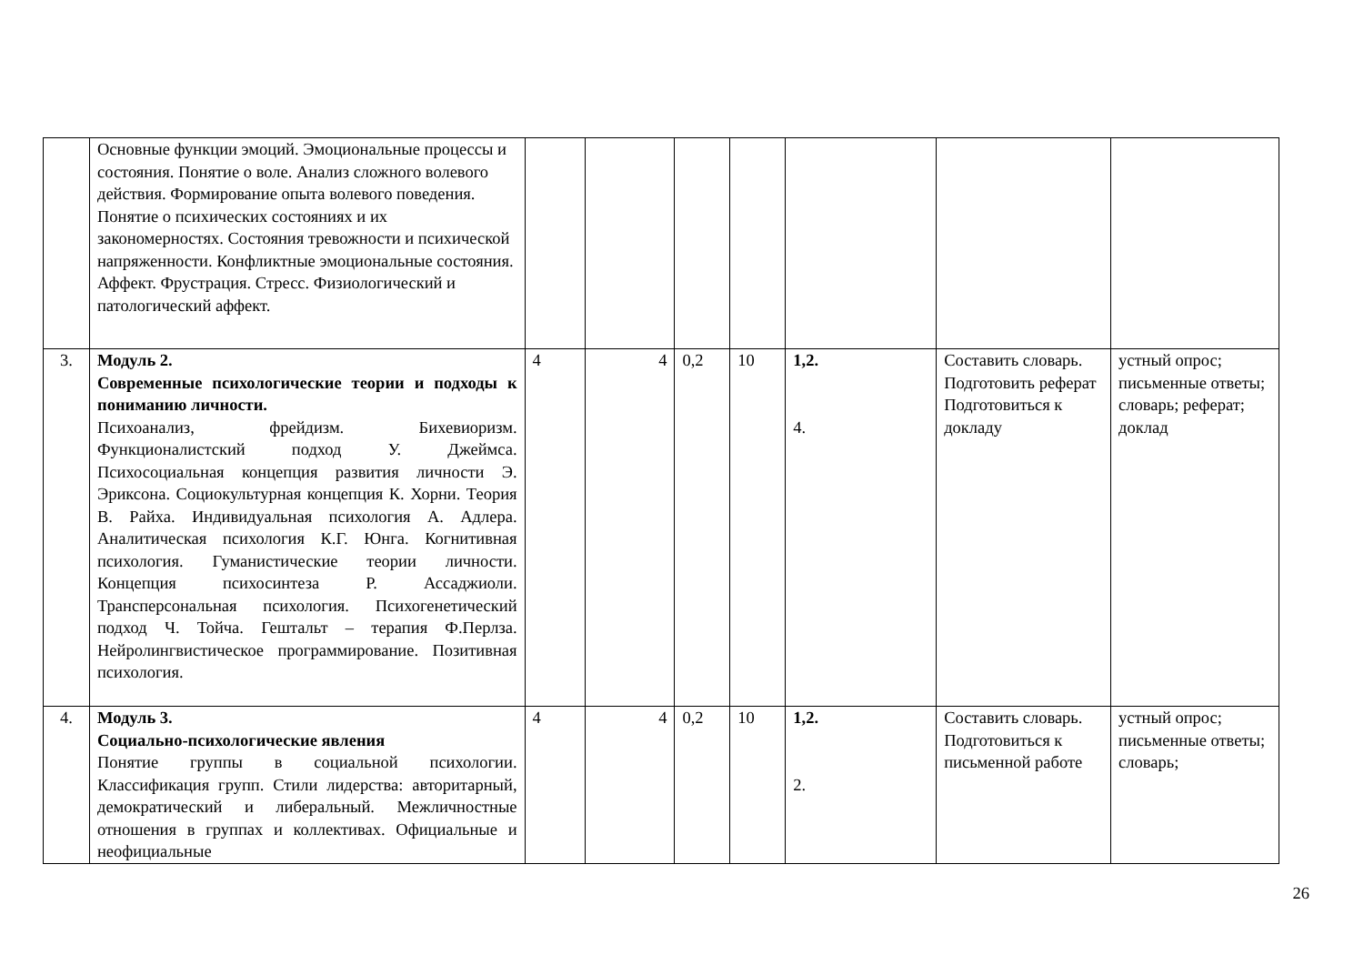| | Основные функции эмоций. Эмоциональные процессы и состояния. Понятие о воле. Анализ сложного волевого действия. Формирование опыта волевого поведения. Понятие о психических состояниях и их закономерностях. Состояния тревожности и психической напряженности. Конфликтные эмоциональные состояния. Аффект. Фрустрация. Стресс. Физиологический и патологический аффект. | | | | | | | |
| 3. | Модуль 2. Современные психологические теории и подходы к пониманию личности. Психоанализ, фрейдизм. Бихевиоризм. Функционалистский подход У. Джеймса. Психосоциальная концепция развития личности Э. Эриксона. Социокультурная концепция К. Хорни. Теория В. Райха. Индивидуальная психология А. Адлера. Аналитическая психология К.Г. Юнга. Когнитивная психология. Гуманистические теории личности. Концепция психосинтеза Р. Ассаджиоли. Трансперсональная психология. Психогенетический подход Ч. Тойча. Гештальт – терапия Ф.Перлза. Нейролингвистическое программирование. Позитивная психология. | 4 | 4 | 0,2 | 10 | 1,2. 4. | Составить словарь. Подготовить реферат Подготовиться к докладу | устный опрос; письменные ответы; словарь; реферат; доклад |
| 4. | Модуль 3. Социально-психологические явления Понятие группы в социальной психологии. Классификация групп. Стили лидерства: авторитарный, демократический и либеральный. Межличностные отношения в группах и коллективах. Официальные и неофициальные | 4 | 4 | 0,2 | 10 | 1,2. 2. | Составить словарь. Подготовиться к письменной работе | устный опрос; письменные ответы; словарь; |
26